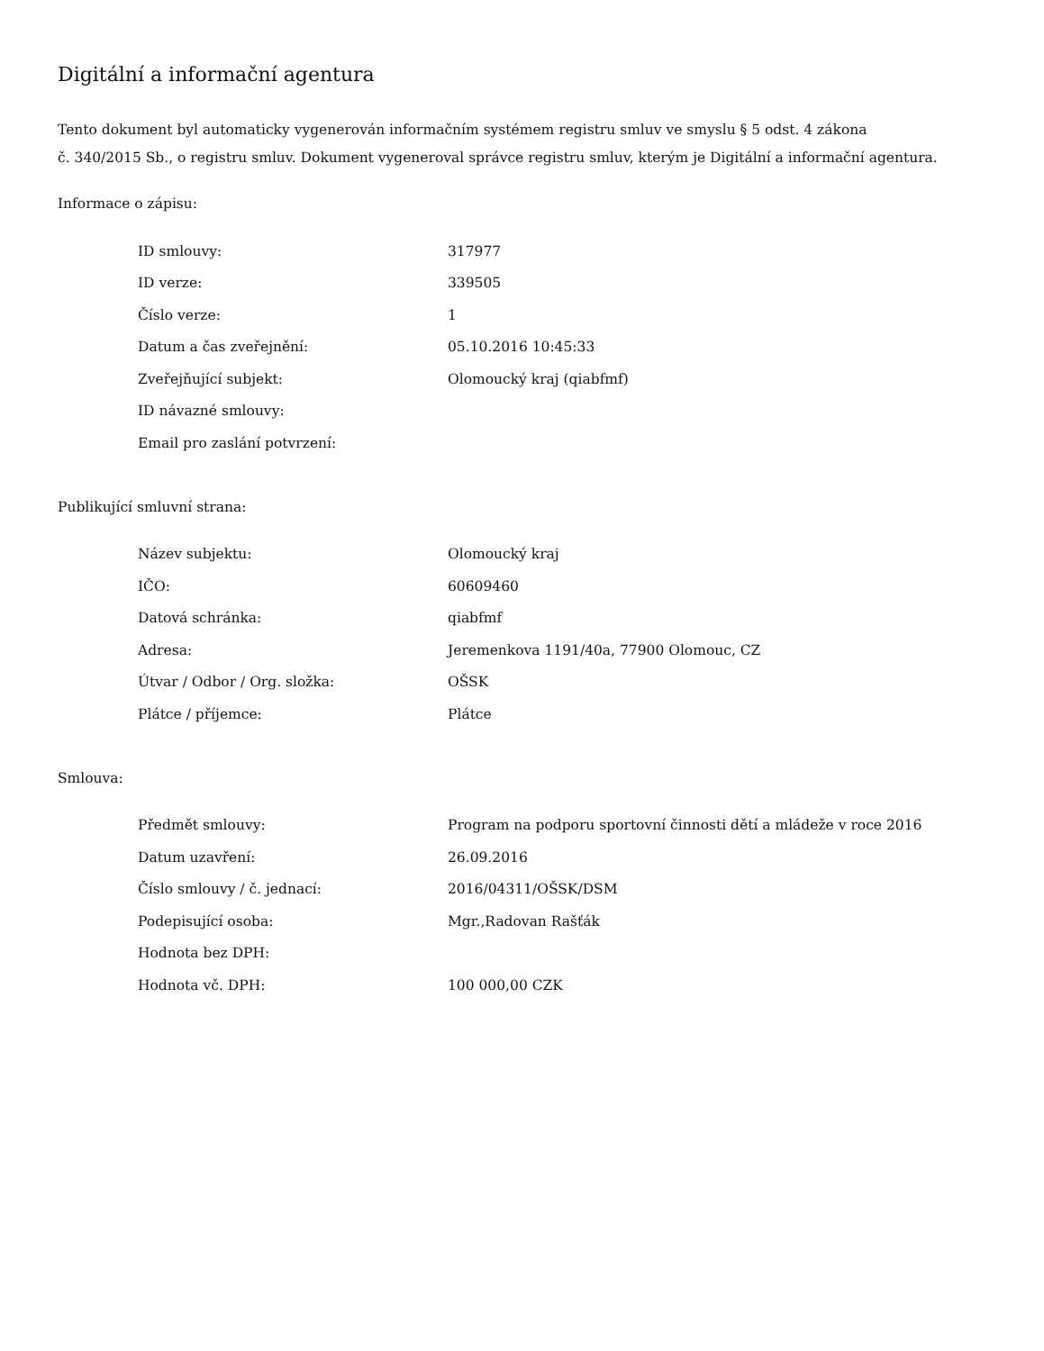Digitální a informační agentura
Tento dokument byl automaticky vygenerován informačním systémem registru smluv ve smyslu § 5 odst. 4 zákona
č. 340/2015 Sb., o registru smluv. Dokument vygeneroval správce registru smluv, kterým je Digitální a informační agentura.
Informace o zápisu:
| ID smlouvy: | 317977 |
| ID verze: | 339505 |
| Číslo verze: | 1 |
| Datum a čas zveřejnění: | 05.10.2016 10:45:33 |
| Zveřejňující subjekt: | Olomoucký kraj (qiabfmf) |
| ID návazné smlouvy: | |
| Email pro zaslání potvrzení: | |
Publikující smluvní strana:
| Název subjektu: | Olomoucký kraj |
| IČO: | 60609460 |
| Datová schránka: | qiabfmf |
| Adresa: | Jeremenkova 1191/40a, 77900 Olomouc, CZ |
| Útvar / Odbor / Org. složka: | OŠSK |
| Plátce / příjemce: | Plátce |
Smlouva:
| Předmět smlouvy: | Program na podporu sportovní činnosti dětí a mládeže v roce 2016 |
| Datum uzavření: | 26.09.2016 |
| Číslo smlouvy / č. jednací: | 2016/04311/OŠSK/DSM |
| Podepisující osoba: | Mgr.,Radovan Rašťák |
| Hodnota bez DPH: | |
| Hodnota vč. DPH: | 100 000,00 CZK |